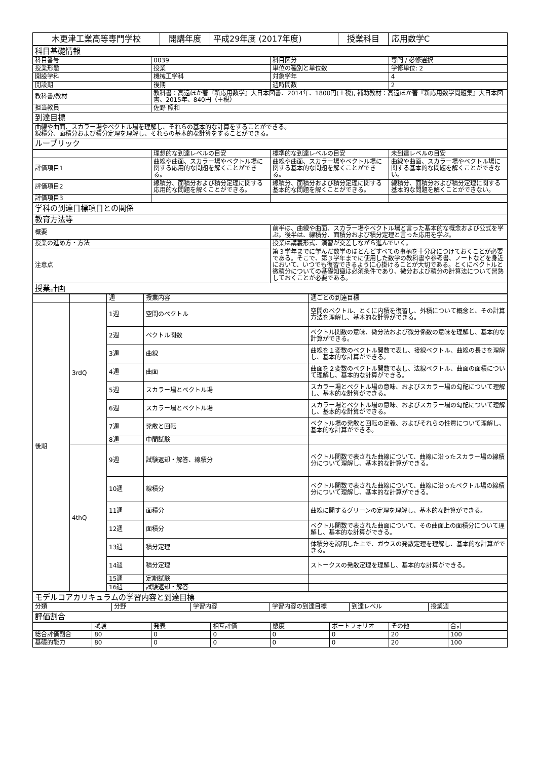| 木更津工業高等専門学校 | 開講年度 | 平成29年度 (2017年度) | 授業科目 | 応用数学C |
| 科目基礎情報 | | | |
| 科目番号 | 0039 | 科目区分 | 専門 / 必修選択 |
| 授業形態 | 授業 | 単位の種別と単位数 | 学修単位: 2 |
| 開設学科 | 機械工学科 | 対象学年 | 4 |
| 開設期 | 後期 | 週時間数 | 2 |
| 教科書/教材 | 教科書：高遠ほか著『新応用数学』大日本図書、2014年、1800円(＋税), 補助教材：高遠ほか著『新応用数学問題集』大日本図書、2015年、840円（＋税） | | |
| 担当教員 | 佐野 照和 | | |
| 到達目標 | | | |
| 曲線や曲面、スカラー場やベクトル場を理解し、それらの基本的な計算をすることができる。 線積分、面積分および積分定理を理解し、それらの基本的な計算をすることができる。 | | | |
| ルーブリック | | | |
| | 理想的な到達レベルの目安 | 標準的な到達レベルの目安 | 未到達レベルの目安 |
| --- | --- | --- | --- |
| 評価項目1 | 曲線や曲面、スカラー場やベクトル場に関する応用的な問題を解くことができる。 | 曲線や曲面、スカラー場やベクトル場に関する基本的な問題を解くことができる。 | 曲線や曲面、スカラー場やベクトル場に関する基本的な問題を解くことができない。 |
| 評価項目2 | 線積分、面積分および積分定理に関する応用的な問題を解くことができる。 | 線積分、面積分および積分定理に関する基本的な問題を解くことができる。 | 線積分、面積分および積分定理に関する基本的な問題を解くことができない。 |
| 評価項目3 | | | |
| 学科の到達目標項目との関係 | |
| 教育方法等 | |
| 概要 | 前半は、曲線や曲面、スカラー場やベクトル場と言った基本的な概念および公式を学ぶ。後半は、線積分、面積分および積分定理と言った応用を学ぶ。 |
| 授業の進め方・方法 | 授業は講義形式、演習が交差しながら進んでいく。 |
| 注意点 | 第３学年までに学んだ数学のほとんどすべての事柄を十分身につけておくことが必要である。そこで、第３学年までに使用した数学の教科書や参考書、ノートなどを身近において、いつでも復習できるように心掛けることが大切である。とくにベクトルと微積分についての基礎知識は必須条件であり、微分および積分の計算法について習熟しておくことが必要である。 |
| 授業計画 | |
| | | 週 | 授業内容 | 週ごとの到達目標 |
| --- | --- | --- | --- | --- |
| 後期 | 3rdQ | 1週 | 空間のベクトル | 空間のベクトル、とくに内積を復習し、外積について概念と、その計算方法を理解し、基本的な計算ができる。 |
| | | 2週 | ベクトル関数 | ベクトル関数の意味、微分法および微分係数の意味を理解し、基本的な計算ができる。 |
| | | 3週 | 曲線 | 曲線を１変数のベクトル関数で表し、接線ベクトル、曲線の長さを理解し、基本的な計算ができる。 |
| | | 4週 | 曲面 | 曲面を２変数のベクトル関数で表し、法線ベクトル、曲面の面積について理解し、基本的な計算ができる。 |
| | | 5週 | スカラー場とベクトル場 | スカラー場とベクトル場の意味、およびスカラー場の勾配について理解し、基本的な計算ができる。 |
| | | 6週 | スカラー場とベクトル場 | スカラー場とベクトル場の意味、およびスカラー場の勾配について理解し、基本的な計算ができる。 |
| | | 7週 | 発散と回転 | ベクトル場の発散と回転の定義、およびそれらの性質について理解し、基本的な計算ができる。 |
| | | 8週 | 中間試験 | |
| | 4thQ | 9週 | 試験返却・解答、線積分 | ベクトル関数で表された曲線について、曲線に沿ったスカラー場の線積分について理解し、基本的な計算ができる。 |
| | | 10週 | 線積分 | ベクトル関数で表された曲線について、曲線に沿ったベクトル場の線積分について理解し、基本的な計算ができる。 |
| | | 11週 | 面積分 | 曲線に関するグリーンの定理を理解し、基本的な計算ができる。 |
| | | 12週 | 面積分 | ベクトル関数で表された曲面について、その曲面上の面積分について理解し、基本的な計算ができる。 |
| | | 13週 | 積分定理 | 体積分を説明した上で、ガウスの発散定理を理解し、基本的な計算ができる。 |
| | | 14週 | 積分定理 | ストークスの発散定理を理解し、基本的な計算ができる。 |
| | | 15週 | 定期試験 | |
| | | 16週 | 試験返却・解答 | |
| モデルコアカリキュラムの学習内容と到達目標 | | | | | |
| 分類 | 分野 | 学習内容 | 学習内容の到達目標 | 到達レベル | 授業週 |
| 評価割合 | | | | | |
| | 試験 | 発表 | 相互評価 | 態度 | ポートフォリオ | その他 | 合計 |
| --- | --- | --- | --- | --- | --- | --- | --- |
| 総合評価割合 | 80 | 0 | 0 | 0 | 0 | 20 | 100 |
| 基礎的能力 | 80 | 0 | 0 | 0 | 0 | 20 | 100 |